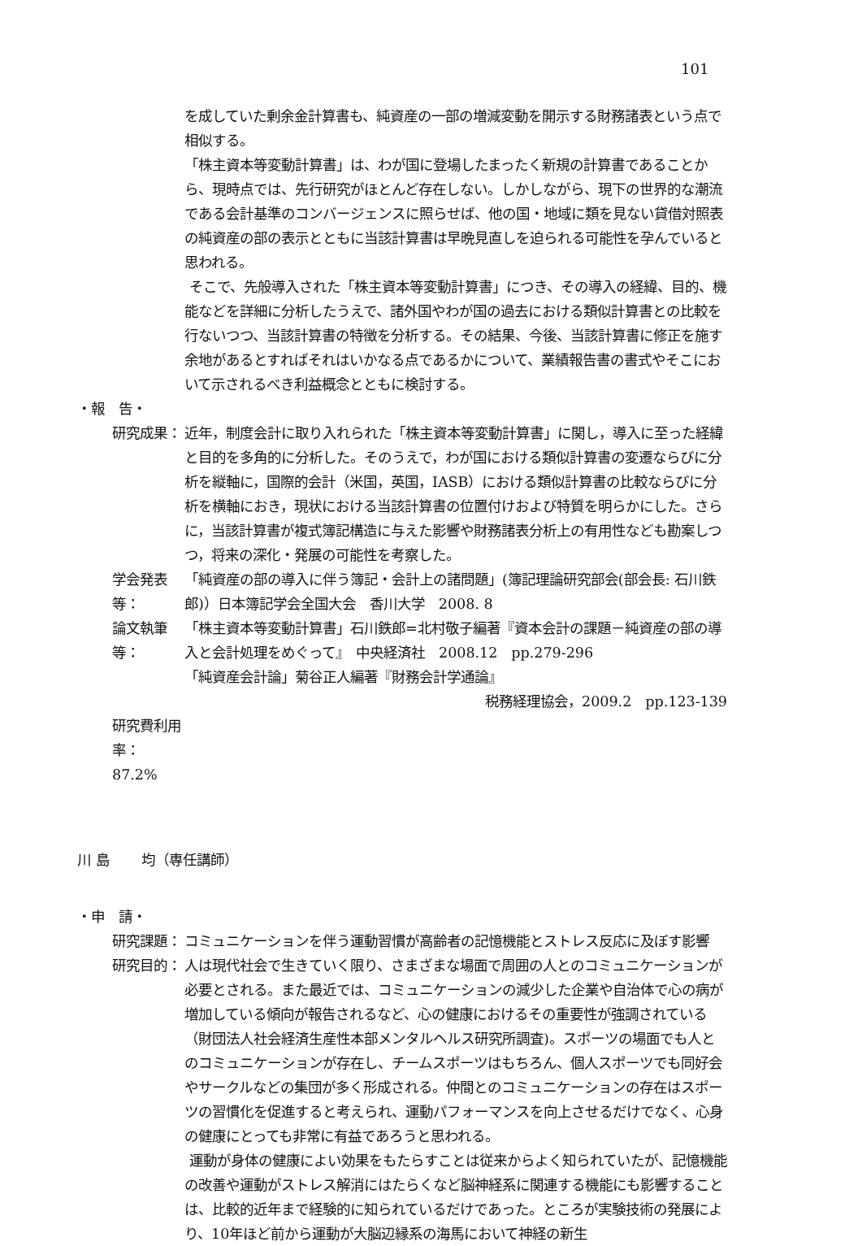101
を成していた剰余金計算書も、純資産の一部の増減変動を開示する財務諸表という点で相似する。
「株主資本等変動計算書」は、わが国に登場したまったく新規の計算書であることから、現時点では、先行研究がほとんど存在しない。しかしながら、現下の世界的な潮流である会計基準のコンバージェンスに照らせば、他の国・地域に類を見ない貸借対照表の純資産の部の表示とともに当該計算書は早晩見直しを迫られる可能性を孕んでいると思われる。
そこで、先般導入された「株主資本等変動計算書」につき、その導入の経緯、目的、機能などを詳細に分析したうえで、諸外国やわが国の過去における類似計算書との比較を行ないつつ、当該計算書の特徴を分析する。その結果、今後、当該計算書に修正を施す余地があるとすればそれはいかなる点であるかについて、業績報告書の書式やそこにおいて示されるべき利益概念とともに検討する。
・報　告・
研究成果： 近年，制度会計に取り入れられた「株主資本等変動計算書」に関し，導入に至った経緯と目的を多角的に分析した。そのうえで，わが国における類似計算書の変遷ならびに分析を縦軸に，国際的会計（米国，英国，IASB）における類似計算書の比較ならびに分析を横軸におき，現状における当該計算書の位置付けおよび特質を明らかにした。さらに，当該計算書が複式簿記構造に与えた影響や財務諸表分析上の有用性なども勘案しつつ，将来の深化・発展の可能性を考察した。
学会発表等： 「純資産の部の導入に伴う簿記・会計上の諸問題」(簿記理論研究部会(部会長: 石川鉄郎)）日本簿記学会全国大会　香川大学　2008. 8
論文執筆等： 「株主資本等変動計算書」石川鉄郎=北村敬子編著『資本会計の課題－純資産の部の導入と会計処理をめぐって』　中央経済社　2008.12　pp.279-296
「純資産会計論」菊谷正人編著『財務会計学通論』
税務経理協会，2009.2　pp.123-139
研究費利用率：87.2%
川 島　　 均（専任講師）
・申　請・
研究課題： コミュニケーションを伴う運動習慣が高齢者の記憶機能とストレス反応に及ぼす影響
研究目的： 人は現代社会で生きていく限り、さまざまな場面で周囲の人とのコミュニケーションが必要とされる。また最近では、コミュニケーションの減少した企業や自治体で心の病が増加している傾向が報告されるなど、心の健康におけるその重要性が強調されている（財団法人社会経済生産性本部メンタルヘルス研究所調査)。スポーツの場面でも人とのコミュニケーションが存在し、チームスポーツはもちろん、個人スポーツでも同好会やサークルなどの集団が多く形成される。仲間とのコミュニケーションの存在はスポーツの習慣化を促進すると考えられ、運動パフォーマンスを向上させるだけでなく、心身の健康にとっても非常に有益であろうと思われる。
運動が身体の健康によい効果をもたらすことは従来からよく知られていたが、記憶機能の改善や運動がストレス解消にはたらくなど脳神経系に関連する機能にも影響することは、比較的近年まで経験的に知られているだけであった。ところが実験技術の発展により、10年ほど前から運動が大脳辺縁系の海馬において神経の新生